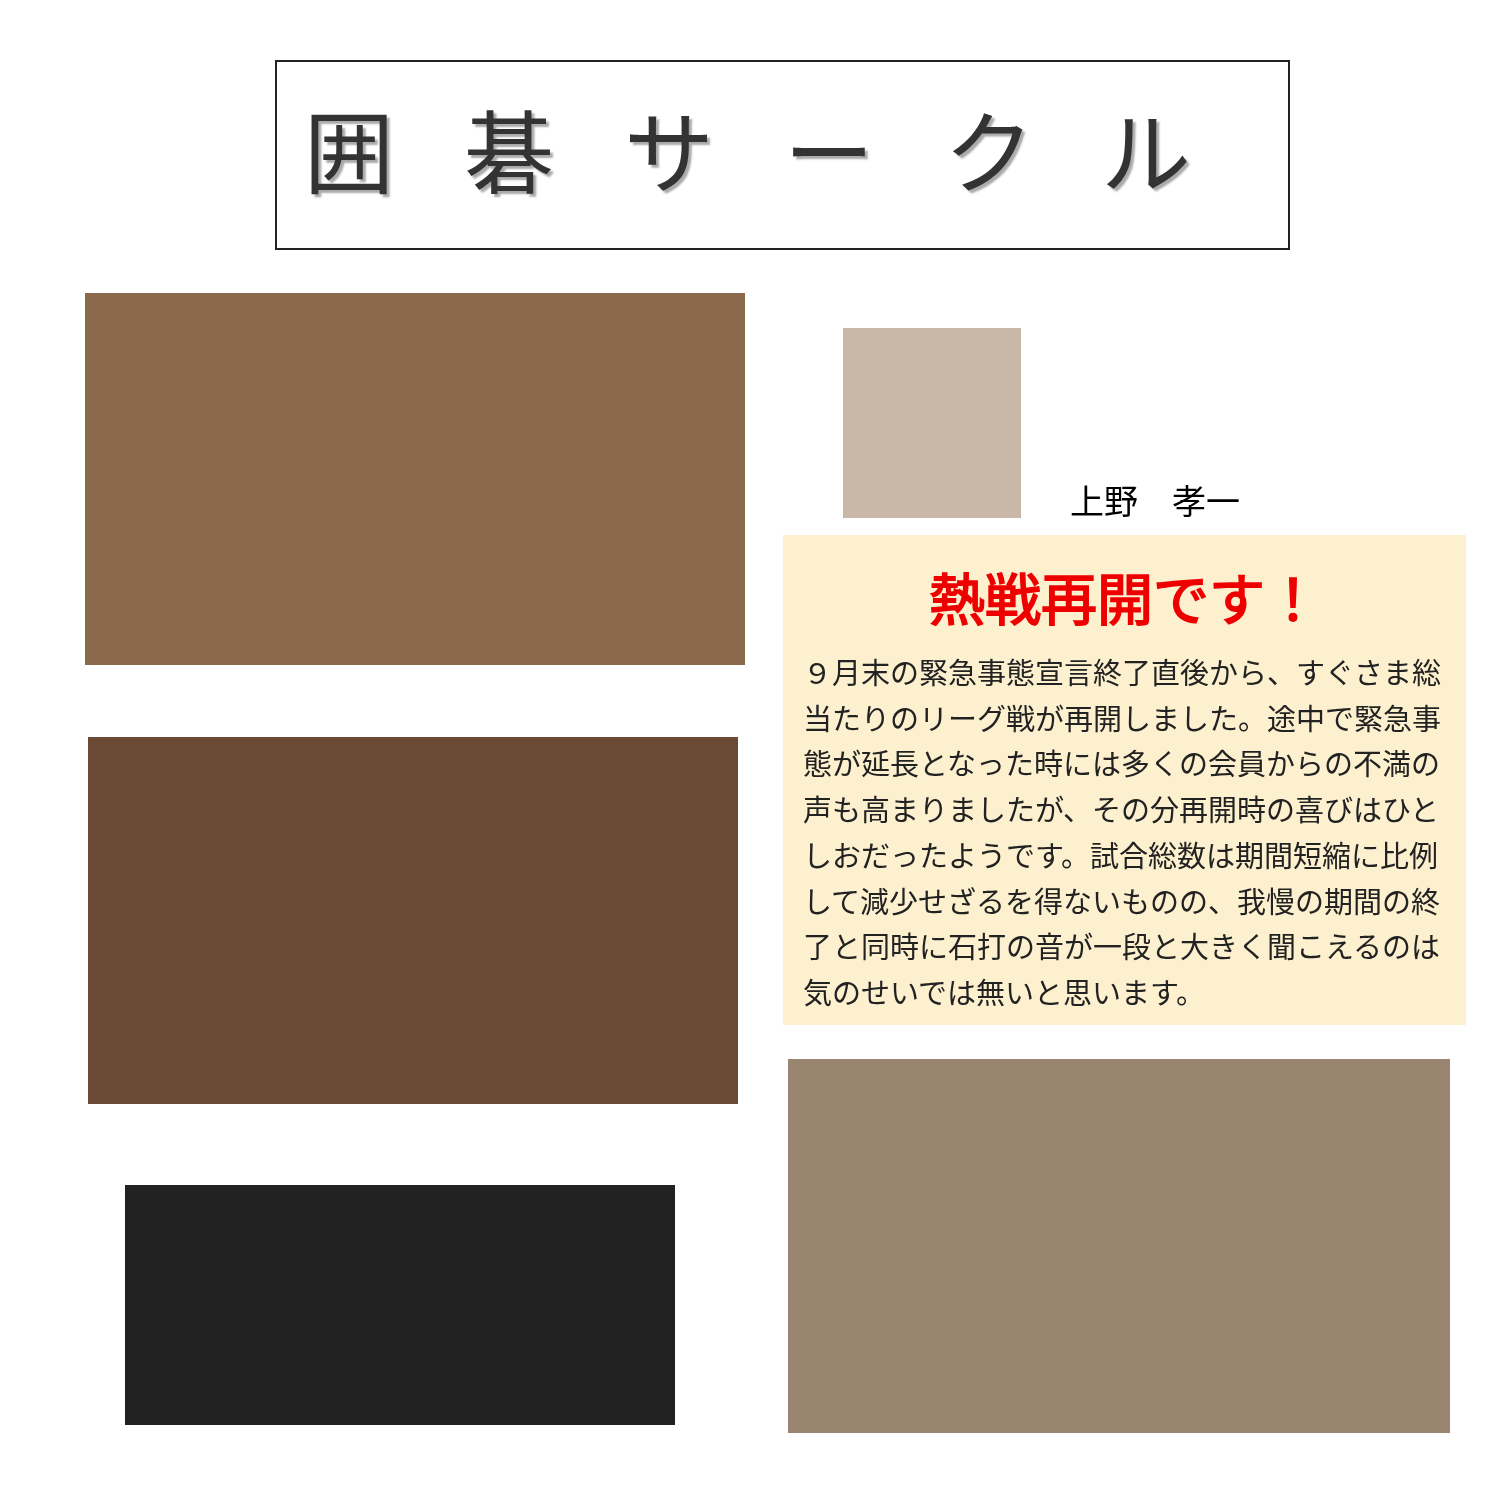囲碁サークル
上野　孝一
熱戦再開です！
９月末の緊急事態宣言終了直後から、すぐさま総当たりのリーグ戦が再開しました。途中で緊急事態が延長となった時には多くの会員からの不満の声も高まりましたが、その分再開時の喜びはひとしおだったようです。試合総数は期間短縮に比例して減少せざるを得ないものの、我慢の期間の終了と同時に石打の音が一段と大きく聞こえるのは気のせいでは無いと思います。